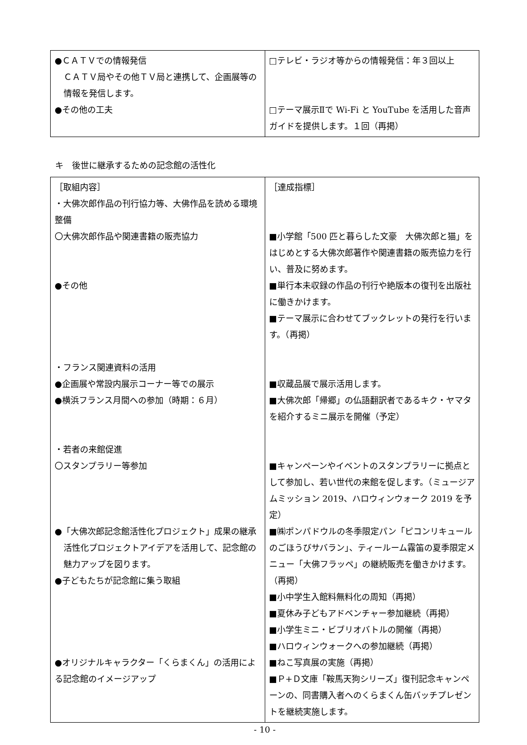| ●ＣＡＴＶでの情報発信 ＣＡＴＶ局やその他ＴＶ局と連携して、企画展等の情報を発信します。 ●その他の工夫 | □テレビ・ラジオ等からの情報発信：年３回以上 □テーマ展示Ⅱで Wi-Fi と YouTube を活用した音声ガイドを提供します。１回（再掲） |
キ　後世に継承するための記念館の活性化
| ［取組内容］ ・大佛次郎作品の刊行協力等、大佛作品を読める環境整備 〇大佛次郎作品や関連書籍の販売協力 ●その他 ・フランス関連資料の活用 ●企画展や常設内展示コーナー等での展示 ●横浜フランス月間への参加（時期：６月） ・若者の来館促進 〇スタンプラリー等参加 ●「大佛次郎記念館活性化プロジェクト」成果の継承 活性化プロジェクトアイデアを活用して、記念館の魅力アップを図ります。 ●子どもたちが記念館に集う取組 ●オリジナルキャラクター「くらまくん」の活用による記念館のイメージアップ | ［達成指標］ ■小学館「500 匹と暮らした文豪 大佛次郎と猫」をはじめとする大佛次郎著作や関連書籍の販売協力を行い、普及に努めます。 ■単行本未収録の作品の刊行や絶版本の復刊を出版社に働きかけます。 ■テーマ展示に合わせてブックレットの発行を行います。（再掲） ■収蔵品展で展示活用します。 ■大佛次郎「帰郷」の仏語翻訳者であるキク・ヤマタを紹介するミニ展示を開催（予定） ■キャンペーンやイベントのスタンプラリーに拠点として参加し、若い世代の来館を促します。（ミュージアムミッション 2019、ハロウィンウォーク 2019 を予定） ■㈱ポンパドウルの冬季限定パン「ピコンリキュールのごほうびサバラン」、ティールーム霧笛の夏季限定メニュー「大佛フラッペ」の継続販売を働きかけます。（再掲） ■小中学生入館料無料化の周知（再掲） ■夏休み子どもアドベンチャー参加継続（再掲） ■小学生ミニ・ビブリオバトルの開催（再掲） ■ハロウィンウォークへの参加継続（再掲） ■ねこ写真展の実施（再掲） ■Ｐ+Ｄ文庫「鞍馬天狗シリーズ」復刊記念キャンペーンの、同書購入者へのくらまくん缶バッチプレゼントを継続実施します。 |
- 10 -